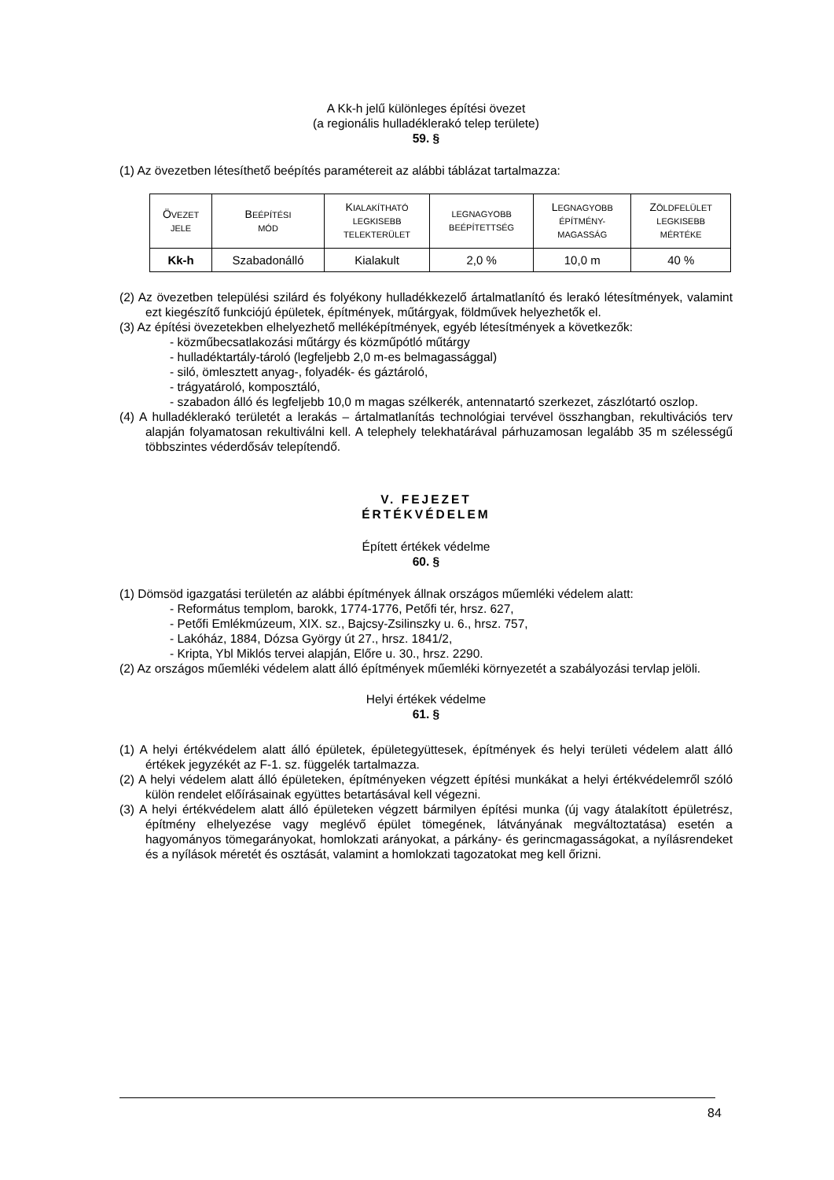A Kk-h jelű különleges építési övezet
(a regionális hulladéklerakó telep területe)
59. §
(1) Az övezetben létesíthető beépítés paramétereit az alábbi táblázat tartalmazza:
| Ö VEZET JELE | B EÉPÍTÉSI MÓD | K IALAKÍTHATÓ LEGKISEBB TELEKTERÜLET | LEGNAGYOBB BEÉPÍTETTSÉG | L EGNAGYOBB ÉPÍTMÉNY- MAGASSÁG | Z ÖLDFELÜLET LEGKISEBB MÉRTÉKE |
| --- | --- | --- | --- | --- | --- |
| Kk-h | Szabadonálló | Kialakult | 2,0 % | 10,0 m | 40 % |
(2) Az övezetben települési szilárd és folyékony hulladékkezelő ártalmatlanító és lerakó létesítmények, valamint ezt kiegészítő funkciójú épületek, építmények, műtárgyak, földművek helyezhetők el.
(3) Az építési övezetekben elhelyezhető melléképítmények, egyéb létesítmények a következők:
- közműbecsatlakozási műtárgy és közműpótló műtárgy
- hulladéktartály-tároló (legfeljebb 2,0 m-es belmagassággal)
- siló, ömlesztett anyag-, folyadék- és gáztároló,
- trágyatároló, komposztáló,
- szabadon álló és legfeljebb 10,0 m magas szélkerék, antennatartó szerkezet, zászlótartó oszlop.
(4) A hulladéklerakó területét a lerakás – ártalmatlanítás technológiai tervével összhangban, rekultivációs terv alapján folyamatosan rekultiválni kell. A telephely telekhatárával párhuzamosan legalább 35 m szélességű többszintes véderdősáv telepítendő.
V. FEJEZET
ÉRTÉKVÉDELEM
Épített értékek védelme
60. §
(1) Dömsöd igazgatási területén az alábbi építmények állnak országos műemléki védelem alatt:
- Református templom, barokk, 1774-1776, Petőfi tér, hrsz. 627,
- Petőfi Emlékmúzeum, XIX. sz., Bajcsy-Zsilinszky u. 6., hrsz. 757,
- Lakóház, 1884, Dózsa György út 27., hrsz. 1841/2,
- Kripta, Ybl Miklós tervei alapján, Előre u. 30., hrsz. 2290.
(2) Az országos műemléki védelem alatt álló építmények műemléki környezetét a szabályozási tervlap jelöli.
Helyi értékek védelme
61. §
(1) A helyi értékvédelem alatt álló épületek, épületegyüttesek, építmények és helyi területi védelem alatt álló értékek jegyzékét az F-1. sz. függelék tartalmazza.
(2) A helyi védelem alatt álló épületeken, építményeken végzett építési munkákat a helyi értékvédelemről szóló külön rendelet előírásainak együttes betartásával kell végezni.
(3) A helyi értékvédelem alatt álló épületeken végzett bármilyen építési munka (új vagy átalakított épületrész, építmény elhelyezése vagy meglévő épület tömegének, látványának megváltoztatása) esetén a hagyományos tömegarányokat, homlokzati arányokat, a párkány- és gerincmagasságokat, a nyílásrendeket és a nyílások méretét és osztását, valamint a homlokzati tagozatokat meg kell őrizni.
84